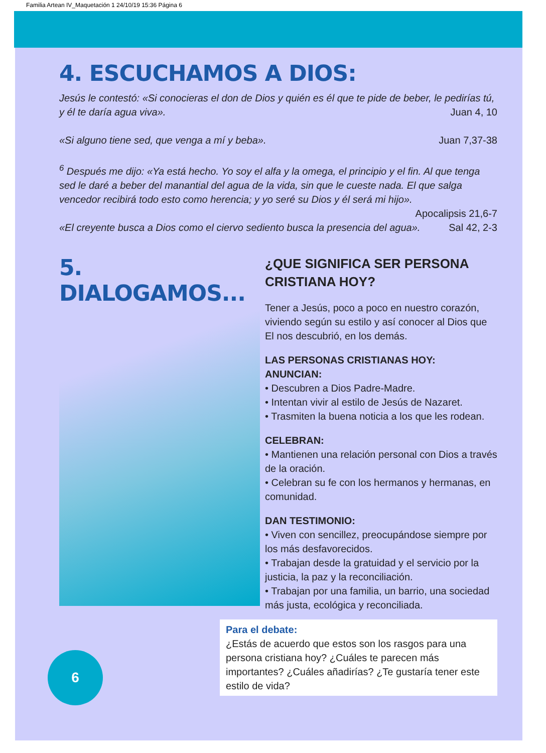Familia Artean IV_Maquetación 1 24/10/19 15:36 Página 6
4. ESCUCHAMOS A DIOS:
Jesús le contestó: «Si conocieras el don de Dios y quién es él que te pide de beber, le pedirías tú, y él te daría agua viva». Juan 4, 10
«Si alguno tiene sed, que venga a mí y beba». Juan 7,37-38
<sup>6</sup> Después me dijo: «Ya está hecho. Yo soy el alfa y la omega, el principio y el fin. Al que tenga sed le daré a beber del manantial del agua de la vida, sin que le cueste nada. El que salga vencedor recibirá todo esto como herencia; y yo seré su Dios y él será mi hijo».
Apocalipsis 21,6-7
«El creyente busca a Dios como el ciervo sediento busca la presencia del agua». Sal 42, 2-3
5. DIALOGAMOS...
¿QUE SIGNIFICA SER PERSONA CRISTIANA HOY?
Tener a Jesús, poco a poco en nuestro corazón, viviendo según su estilo y así conocer al Dios que El nos descubrió, en los demás.
LAS PERSONAS CRISTIANAS HOY:
ANUNCIAN:
• Descubren a Dios Padre-Madre.
• Intentan vivir al estilo de Jesús de Nazaret.
• Trasmiten la buena noticia a los que les rodean.
CELEBRAN:
• Mantienen una relación personal con Dios a través de la oración.
• Celebran su fe con los hermanos y hermanas, en comunidad.
DAN TESTIMONIO:
• Viven con sencillez, preocupándose siempre por los más desfavorecidos.
• Trabajan desde la gratuidad y el servicio por la justicia, la paz y la reconciliación.
• Trabajan por una familia, un barrio, una sociedad más justa, ecológica y reconciliada.
Para el debate:
¿Estás de acuerdo que estos son los rasgos para una persona cristiana hoy? ¿Cuáles te parecen más importantes? ¿Cuáles añadirías? ¿Te gustaría tener este estilo de vida?
6